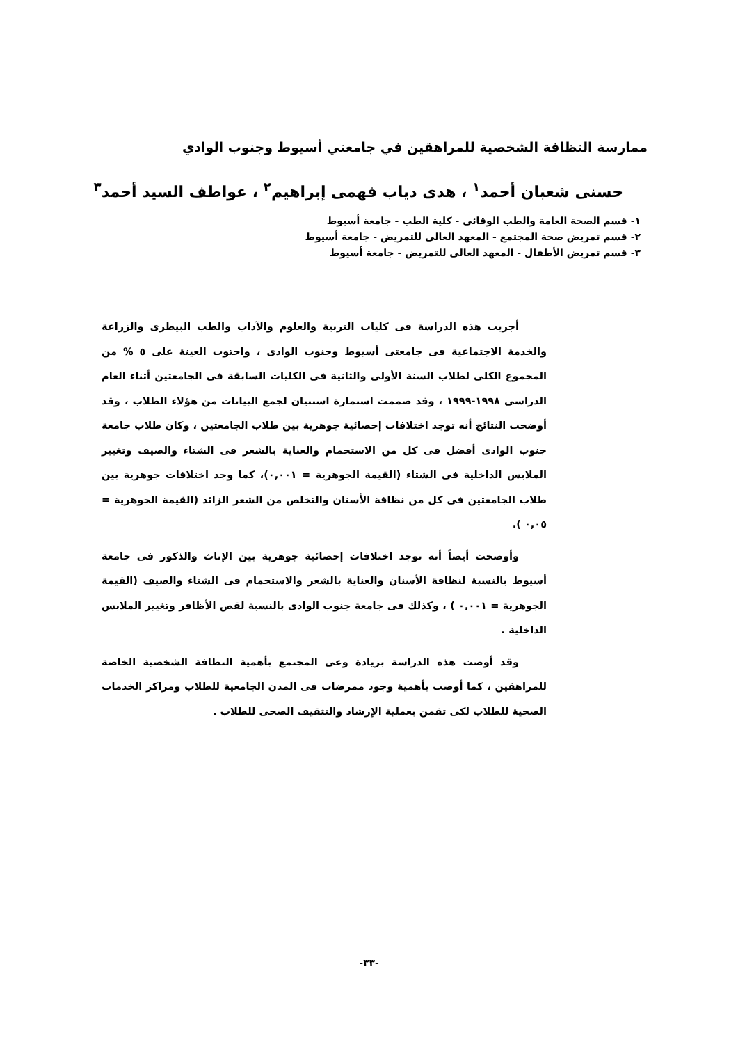ممارسة النظافة الشخصية للمراهقين في جامعتي أسيوط وجنوب الوادي
حسنى شعبان أحمد<sup>١</sup> ، هدى دياب فهمى إبراهيم<sup>٢</sup> ، عواطف السيد أحمد<sup>٣</sup>
١- قسم الصحة العامة والطب الوقائى - كلية الطب - جامعة أسيوط
٢- قسم تمريض صحة المجتمع - المعهد العالى للتمريض - جامعة أسيوط
٣- قسم تمريض الأطفال - المعهد العالى للتمريض - جامعة أسيوط
أجريت هذه الدراسة فى كليات التربية والعلوم والآداب والطب البيطرى والزراعة والخدمة الاجتماعية فى جامعتى أسيوط وجنوب الوادى ، واحتوت العينة على ٥ % من المجموع الكلى لطلاب السنة الأولى والثانية فى الكليات السابقة فى الجامعتين أثناء العام الدراسى ١٩٩٨-١٩٩٩ ، وقد صممت استمارة استبيان لجمع البيانات من هؤلاء الطلاب ، وقد أوضحت النتائج أنه توجد اختلافات إحصائية جوهرية بين طلاب الجامعتين ، وكان طلاب جامعة جنوب الوادى أفضل فى كل من الاستحمام والعناية بالشعر فى الشتاء والصيف وتغيير الملابس الداخلية فى الشتاء (القيمة الجوهرية = ٠,٠٠١)، كما وجد اختلافات جوهرية بين طلاب الجامعتين فى كل من نظافة الأسنان والتخلص من الشعر الزائد (القيمة الجوهرية = ٠,٠٥ ).
وأوضحت أيضاً أنه توجد اختلافات إحصائية جوهرية بين الإناث والذكور فى جامعة أسيوط بالنسبة لنظافة الأسنان والعناية بالشعر والاستحمام فى الشتاء والصيف (القيمة الجوهرية = ٠,٠٠١ ) ، وكذلك فى جامعة جنوب الوادى بالنسبة لقص الأظافر وتغيير الملابس الداخلية .
وقد أوصت هذه الدراسة بزيادة وعى المجتمع بأهمية النظافة الشخصية الخاصة للمراهقين ، كما أوصت بأهمية وجود ممرضات فى المدن الجامعية للطلاب ومراكز الخدمات الصحية للطلاب لكى تقمن بعملية الإرشاد والتثقيف الصحى للطلاب .
-٣٣-